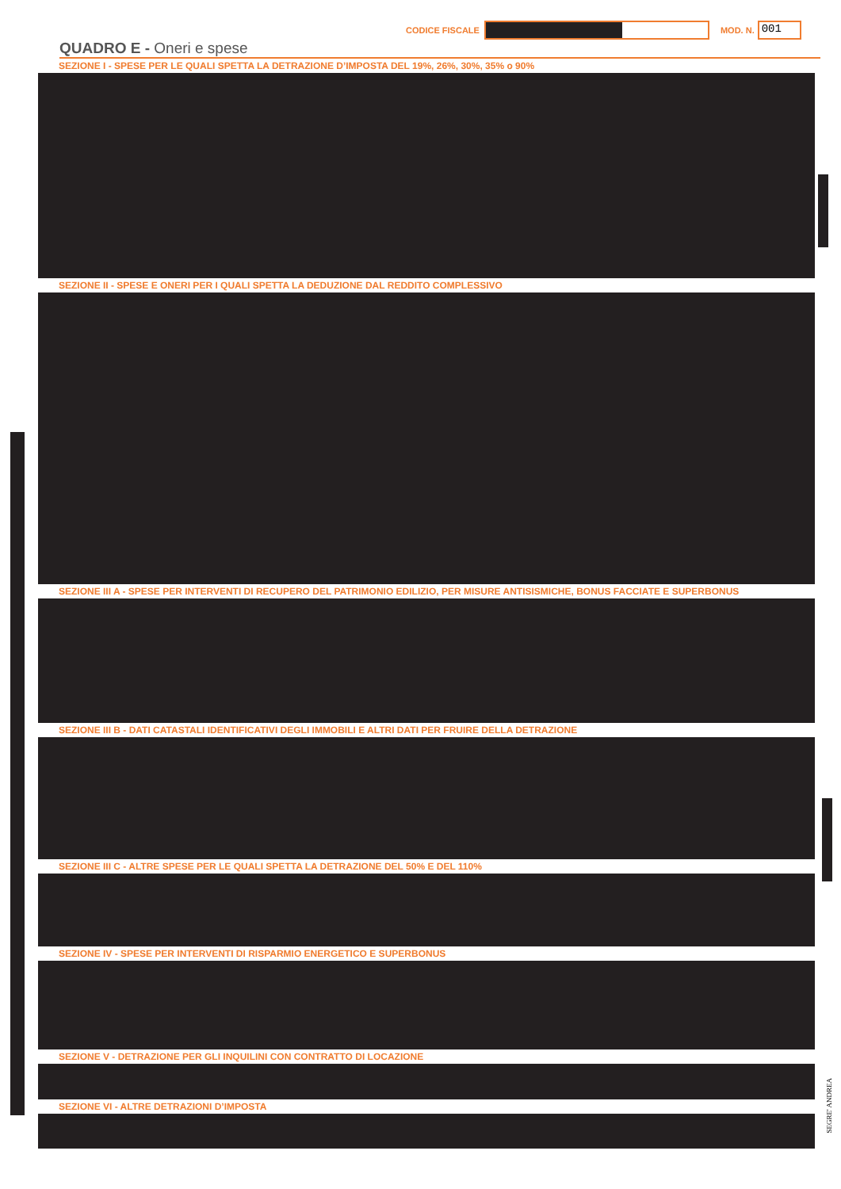CODICE FISCALE MOD. N.
001
QUADRO E - Oneri e spese
SEZIONE I - SPESE PER LE QUALI SPETTA LA DETRAZIONE D’IMPOSTA DEL 19%, 26%, 30%, 35% o 90%
SEZIONE II - SPESE E ONERI PER I QUALI SPETTA LA DEDUZIONE DAL REDDITO COMPLESSIVO
SEZIONE III A - SPESE PER INTERVENTI DI RECUPERO DEL PATRIMONIO EDILIZIO, PER MISURE ANTISISMICHE, BONUS FACCIATE E SUPERBONUS
SEZIONE III B - DATI CATASTALI IDENTIFICATIVI DEGLI IMMOBILI E ALTRI DATI PER FRUIRE DELLA DETRAZIONE
SEZIONE III C - ALTRE SPESE PER LE QUALI SPETTA LA DETRAZIONE DEL 50% E DEL 110%
SEZIONE IV - SPESE PER INTERVENTI DI RISPARMIO ENERGETICO E SUPERBONUS
SEZIONE V - DETRAZIONE PER GLI INQUILINI CON CONTRATTO DI LOCAZIONE
SEZIONE VI - ALTRE DETRAZIONI D’IMPOSTA
SEGRE' ANDREA